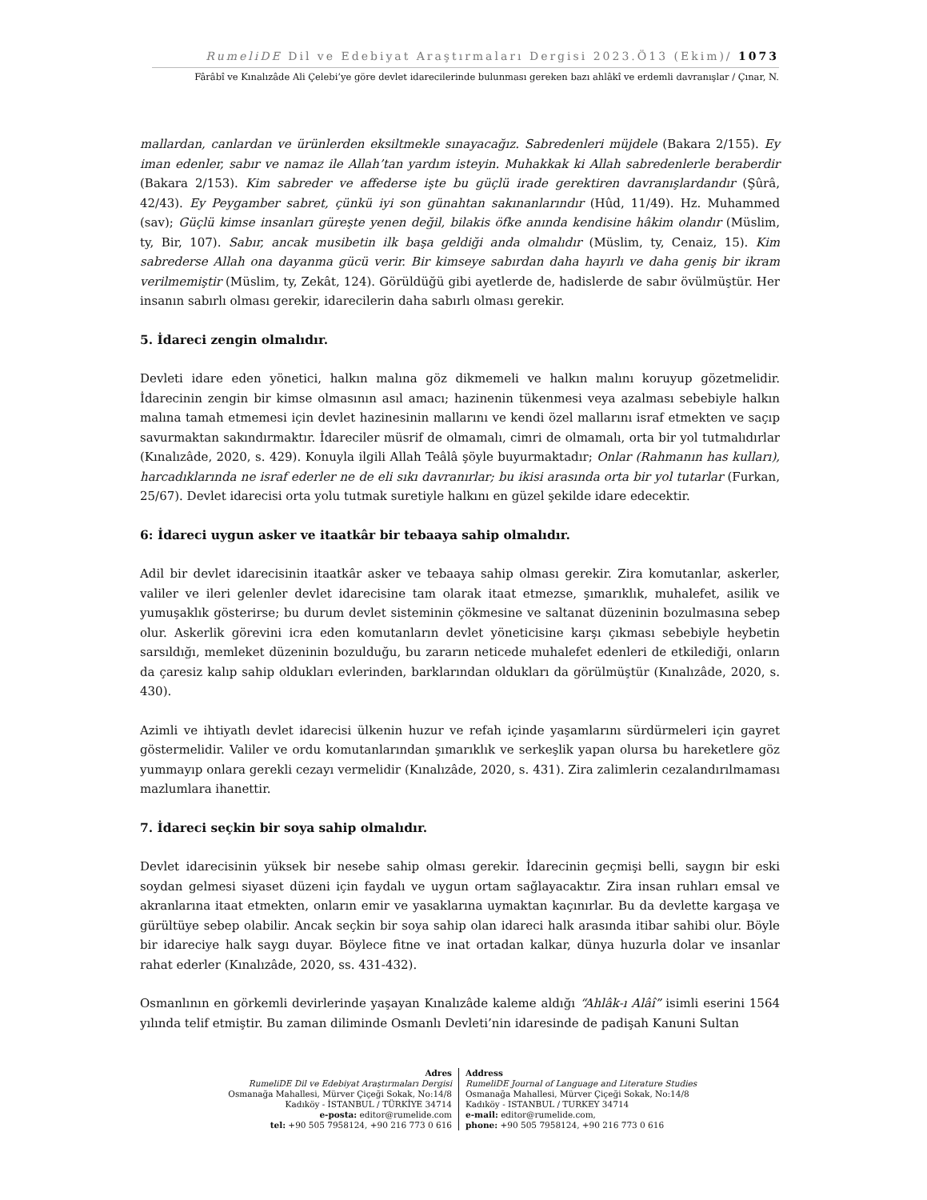RumeliDE Dil ve Edebiyat Araştırmaları Dergisi 2023.Ö13 (Ekim)/ 1073
Fârâbî ve Kınalızâde Ali Çelebi’ye göre devlet idarecilerinde bulunması gereken bazı ahlâkî ve erdemli davranışlar / Çınar, N.
mallardan, canlardan ve ürünlerden eksiltmekle sınayacağız. Sabredenleri müjdele (Bakara 2/155). Ey iman edenler, sabır ve namaz ile Allah’tan yardım isteyin. Muhakkak ki Allah sabredenlerle beraberdir (Bakara 2/153). Kim sabreder ve affederse işte bu güçlü irade gerektiren davranışlardandır (Şûrâ, 42/43). Ey Peygamber sabret, çünkü iyi son günahtan sakınanlarındır (Hûd, 11/49). Hz. Muhammed (sav); Güçlü kimse insanları güreşte yenen değil, bilakis öfke anında kendisine hâkim olandır (Müslim, ty, Bir, 107). Sabır, ancak musibetin ilk başa geldiği anda olmalıdır (Müslim, ty, Cenaiz, 15). Kim sabrederse Allah ona dayanma gücü verir. Bir kimseye sabırdan daha hayırlı ve daha geniş bir ikram verilmemiştir (Müslim, ty, Zekât, 124). Görüldüğü gibi ayetlerde de, hadislerde de sabır övülmüştür. Her insanın sabırlı olması gerekir, idarecilerin daha sabırlı olması gerekir.
5. İdareci zengin olmalıdır.
Devleti idare eden yönetici, halkın malına göz dikmemeli ve halkın malını koruyup gözetmelidir. İdarecinin zengin bir kimse olmasının asıl amacı; hazinenin tükenmesi veya azalması sebebiyle halkın malına tamah etmemesi için devlet hazinesinin mallarını ve kendi özel mallarını israf etmekten ve saçıp savurmaktan sakındırmaktır. İdareciler müsrif de olmamalı, cimri de olmamalı, orta bir yol tutmalıdırlar (Kınalızâde, 2020, s. 429). Konuyla ilgili Allah Teâlâ şöyle buyurmaktadır; Onlar (Rahmanın has kulları), harcadıklarında ne israf ederler ne de eli sıkı davranırlar; bu ikisi arasında orta bir yol tutarlar (Furkan, 25/67). Devlet idarecisi orta yolu tutmak suretiyle halkını en güzel şekilde idare edecektir.
6: İdareci uygun asker ve itaatkâr bir tebaaya sahip olmalıdır.
Adil bir devlet idarecisinin itaatkâr asker ve tebaaya sahip olması gerekir. Zira komutanlar, askerler, valiler ve ileri gelenler devlet idarecisine tam olarak itaat etmezse, şımarıklık, muhalefet, asilik ve yumuşaklık gösterirse; bu durum devlet sisteminin çökmesine ve saltanat düzeninin bozulmasına sebep olur. Askerlik görevini icra eden komutanların devlet yöneticisine karşı çıkması sebebiyle heybetin sarsıldığı, memleket düzeninin bozulduğu, bu zararın neticede muhalefet edenleri de etkilediği, onların da çaresiz kalıp sahip oldukları evlerinden, barklarından oldukları da görülmüştür (Kınalızâde, 2020, s. 430).
Azimli ve ihtiyatlı devlet idarecisi ülkenin huzur ve refah içinde yaşamlarını sürdürmeleri için gayret göstermelidir. Valiler ve ordu komutanlarından şımarıklık ve serkeşlik yapan olursa bu hareketlere göz yummayıp onlara gerekli cezayı vermelidir (Kınalızâde, 2020, s. 431). Zira zalimlerin cezalandırılmaması mazlumlara ihanettir.
7. İdareci seçkin bir soya sahip olmalıdır.
Devlet idarecisinin yüksek bir nesebe sahip olması gerekir. İdarecinin geçmişi belli, saygın bir eski soydan gelmesi siyaset düzeni için faydalı ve uygun ortam sağlayacaktır. Zira insan ruhları emsal ve akranlarına itaat etmekten, onların emir ve yasaklarına uymaktan kaçınırlar. Bu da devlette kargaşa ve gürültüye sebep olabilir. Ancak seçkin bir soya sahip olan idareci halk arasında itibar sahibi olur. Böyle bir idareciye halk saygı duyar. Böylece fitne ve inat ortadan kalkar, dünya huzurla dolar ve insanlar rahat ederler (Kınalızâde, 2020, ss. 431-432).
Osmanlının en görkemli devirlerinde yaşayan Kınalızâde kaleme aldığı “Ahlâk-ı Alâî” isimli eserini 1564 yılında telif etmiştir. Bu zaman diliminde Osmanlı Devleti’nin idaresinde de padişah Kanuni Sultan
Adres
RumeliDE Dil ve Edebiyat Araştırmaları Dergisi
Osmanağa Mahallesi, Mürver Çiçeği Sokak, No:14/8
Kadıköy - İSTANBUL / TÜRKİYE 34714
e-posta: editor@rumelide.com
tel: +90 505 7958124, +90 216 773 0 616
Address
RumeliDE Journal of Language and Literature Studies
Osmanağa Mahallesi, Mürver Çiçeği Sokak, No:14/8
Kadıköy - ISTANBUL / TURKEY 34714
e-mail: editor@rumelide.com,
phone: +90 505 7958124, +90 216 773 0 616